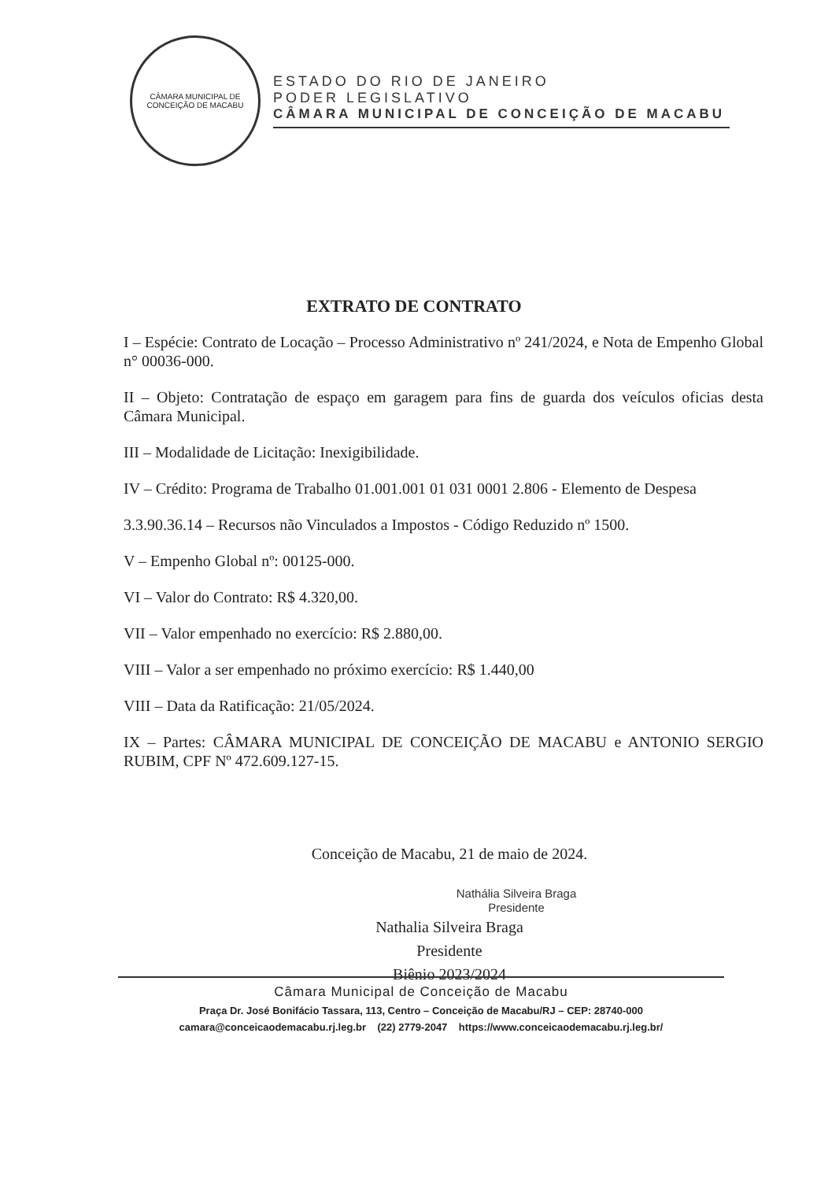CÂMARA MUNICIPAL DE CONCEIÇÃO DE MACABU
ESTADO DO RIO DE JANEIRO
PODER LEGISLATIVO
CÂMARA MUNICIPAL DE CONCEIÇÃO DE MACABU
EXTRATO DE CONTRATO
I – Espécie: Contrato de Locação – Processo Administrativo nº 241/2024, e Nota de Empenho Global n° 00036-000.
II – Objeto: Contratação de espaço em garagem para fins de guarda dos veículos oficias desta Câmara Municipal.
III – Modalidade de Licitação: Inexigibilidade.
IV – Crédito: Programa de Trabalho 01.001.001 01 031 0001 2.806 - Elemento de Despesa
3.3.90.36.14 – Recursos não Vinculados a Impostos - Código Reduzido nº 1500.
V – Empenho Global nº: 00125-000.
VI – Valor do Contrato: R$ 4.320,00.
VII – Valor empenhado no exercício: R$ 2.880,00.
VIII – Valor a ser empenhado no próximo exercício: R$ 1.440,00
VIII – Data da Ratificação: 21/05/2024.
IX – Partes: CÂMARA MUNICIPAL DE CONCEIÇÃO DE MACABU e ANTONIO SERGIO RUBIM, CPF Nº 472.609.127-15.
Conceição de Macabu, 21 de maio de 2024.
Nathália Silveira Braga
Presidente
Nathalia Silveira Braga
Presidente
Biênio 2023/2024
Câmara Municipal de Conceição de Macabu
Praça Dr. José Bonifácio Tassara, 113, Centro – Conceição de Macabu/RJ – CEP: 28740-000
camara@conceicaodemacabu.rj.leg.br (22) 2779-2047 https://www.conceicaodemacabu.rj.leg.br/